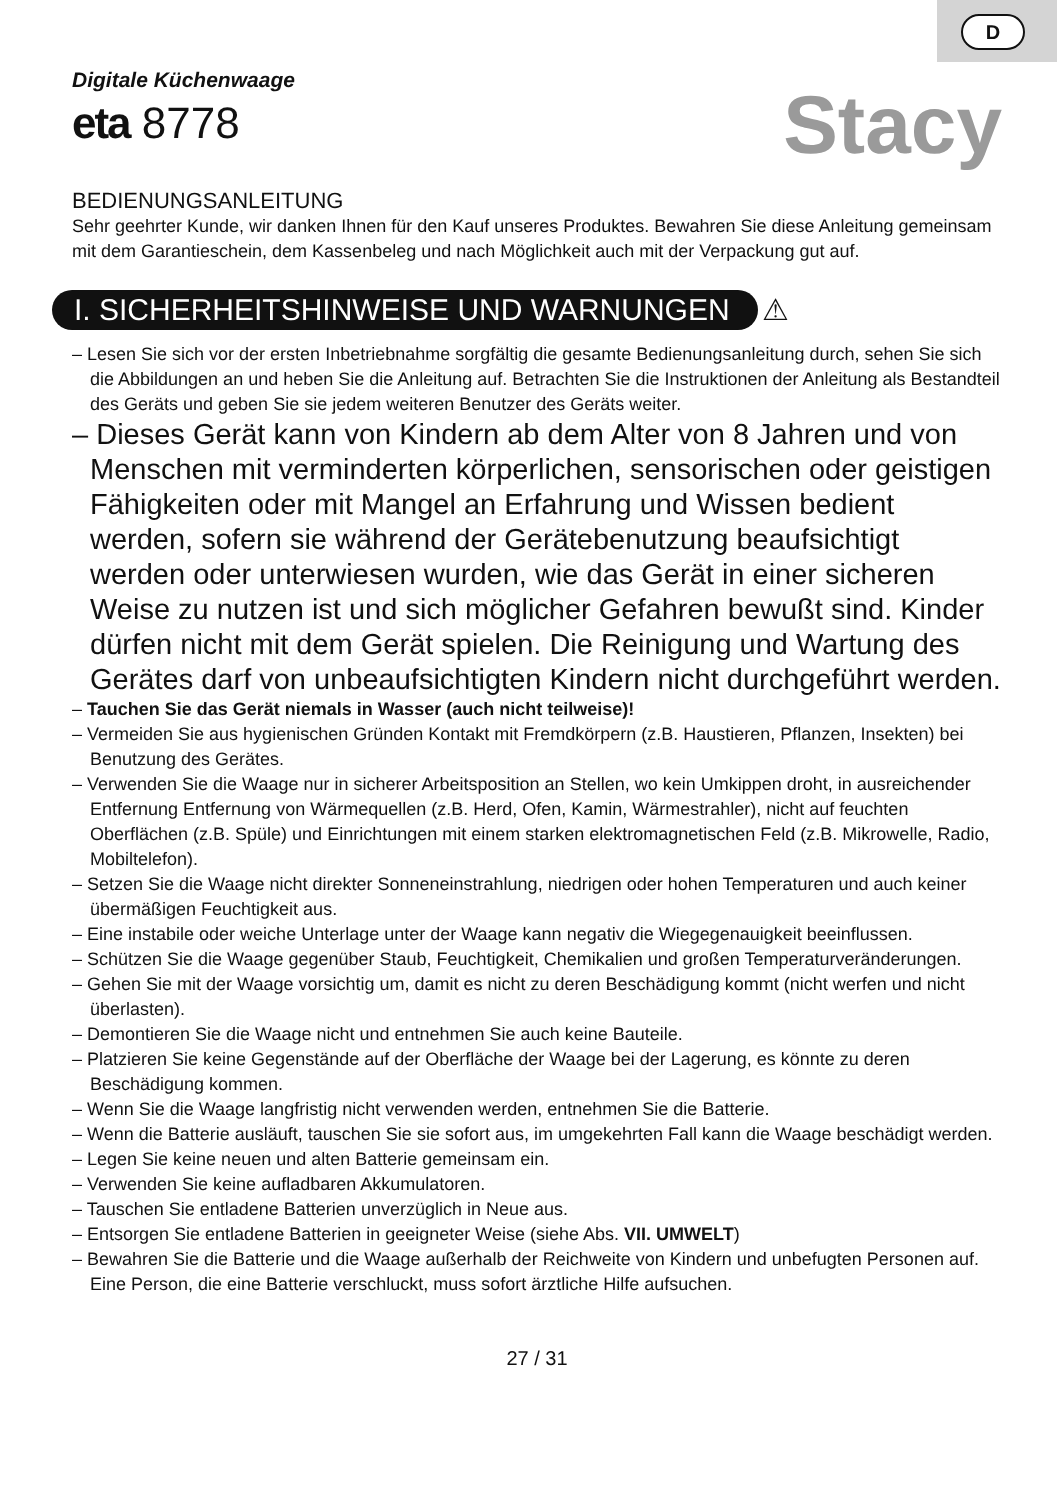D
Digitale Küchenwaage
eta 8778
Stacy
BEDIENUNGSANLEITUNG
Sehr geehrter Kunde, wir danken Ihnen für den Kauf unseres Produktes. Bewahren Sie diese Anleitung gemeinsam mit dem Garantieschein, dem Kassenbeleg und nach Möglichkeit auch mit der Verpackung gut auf.
I. SICHERHEITSHINWEISE UND WARNUNGEN
⚠
– Lesen Sie sich vor der ersten Inbetriebnahme sorgfältig die gesamte Bedienungsanleitung durch, sehen Sie sich die Abbildungen an und heben Sie die Anleitung auf. Betrachten Sie die Instruktionen der Anleitung als Bestandteil des Geräts und geben Sie sie jedem weiteren Benutzer des Geräts weiter.
– Dieses Gerät kann von Kindern ab dem Alter von 8 Jahren und von Menschen mit verminderten körperlichen, sensorischen oder geistigen Fähigkeiten oder mit Mangel an Erfahrung und Wissen bedient werden, sofern sie während der Gerätebenutzung beaufsichtigt werden oder unterwiesen wurden, wie das Gerät in einer sicheren Weise zu nutzen ist und sich möglicher Gefahren bewußt sind. Kinder dürfen nicht mit dem Gerät spielen. Die Reinigung und Wartung des Gerätes darf von unbeaufsichtigten Kindern nicht durchgeführt werden.
– Tauchen Sie das Gerät niemals in Wasser (auch nicht teilweise)!
– Vermeiden Sie aus hygienischen Gründen Kontakt mit Fremdkörpern (z.B. Haustieren, Pflanzen, Insekten) bei Benutzung des Gerätes.
– Verwenden Sie die Waage nur in sicherer Arbeitsposition an Stellen, wo kein Umkippen droht, in ausreichender Entfernung Entfernung von Wärmequellen (z.B. Herd, Ofen, Kamin, Wärmestrahler), nicht auf feuchten Oberflächen (z.B. Spüle) und Einrichtungen mit einem starken elektromagnetischen Feld (z.B. Mikrowelle, Radio, Mobiltelefon).
– Setzen Sie die Waage nicht direkter Sonneneinstrahlung, niedrigen oder hohen Temperaturen und auch keiner übermäßigen Feuchtigkeit aus.
– Eine instabile oder weiche Unterlage unter der Waage kann negativ die Wiegegenauigkeit beeinflussen.
– Schützen Sie die Waage gegenüber Staub, Feuchtigkeit, Chemikalien und großen Temperaturveränderungen.
– Gehen Sie mit der Waage vorsichtig um, damit es nicht zu deren Beschädigung kommt (nicht werfen und nicht überlasten).
– Demontieren Sie die Waage nicht und entnehmen Sie auch keine Bauteile.
– Platzieren Sie keine Gegenstände auf der Oberfläche der Waage bei der Lagerung, es könnte zu deren Beschädigung kommen.
– Wenn Sie die Waage langfristig nicht verwenden werden, entnehmen Sie die Batterie.
– Wenn die Batterie ausläuft, tauschen Sie sie sofort aus, im umgekehrten Fall kann die Waage beschädigt werden.
– Legen Sie keine neuen und alten Batterie gemeinsam ein.
– Verwenden Sie keine aufladbaren Akkumulatoren.
– Tauschen Sie entladene Batterien unverzüglich in Neue aus.
– Entsorgen Sie entladene Batterien in geeigneter Weise (siehe Abs. VII. UMWELT)
– Bewahren Sie die Batterie und die Waage außerhalb der Reichweite von Kindern und unbefugten Personen auf. Eine Person, die eine Batterie verschluckt, muss sofort ärztliche Hilfe aufsuchen.
27 / 31